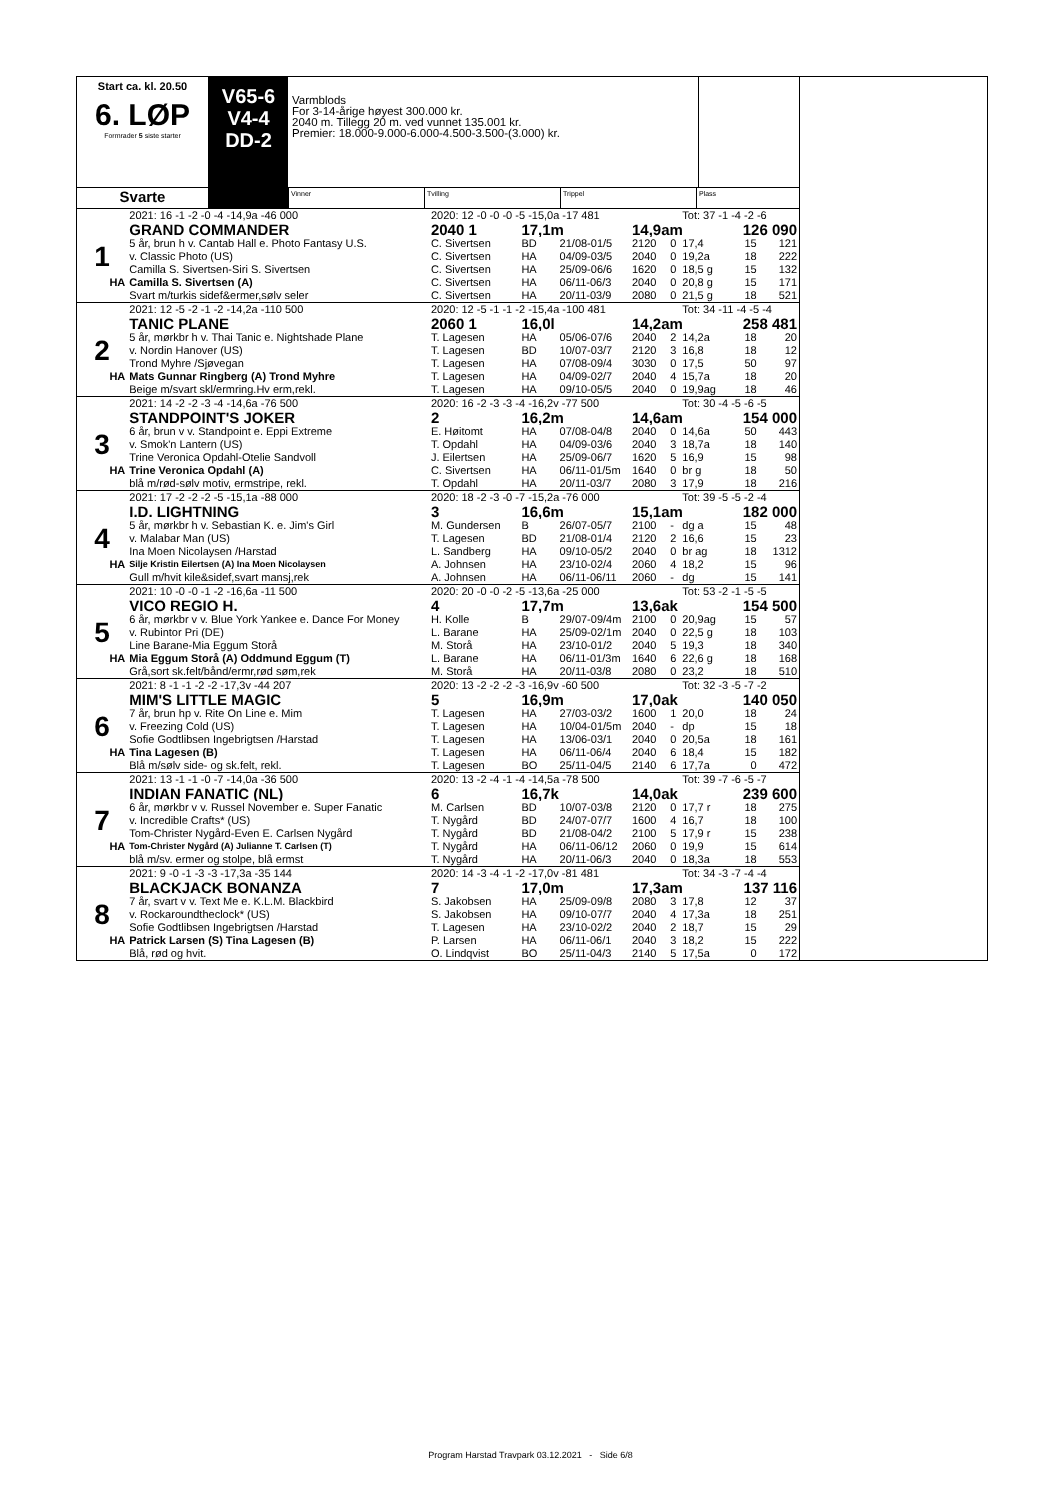Start ca. kl. 20.50
6. LØP
Formrader 5 siste starter
V65-6
V4-4
DD-2
Varmblods
For 3-14-årige høyest 300.000 kr.
2040 m. Tillegg 20 m. ved vunnet 135.001 kr.
Premier: 18.000-9.000-6.000-4.500-3.500-(3.000) kr.
Svarte
Vinner Tvilling Trippel Plass
| | 2021: 16 -1 -2 -0 -4 -14,9a -46 000 | 2020: 12 -0 -0 -0 -5 -15,0a -17 481 | | | | | Tot: 37 -1 -4 -2 -6 | | |
| | GRAND COMMANDER | 2040 1 | 17,1m | | 14,9am | | | 126 090 | |
| 1 | 5 år, brun h v. Cantab Hall e. Photo Fantasy U.S. | C. Sivertsen | BD | 21/08-01/5 | 2120 | 0 | 17,4 | 15 | 121 |
| | v. Classic Photo (US) | C. Sivertsen | HA | 04/09-03/5 | 2040 | 0 | 19,2a | 18 | 222 |
| | Camilla S. Sivertsen-Siri S. Sivertsen | C. Sivertsen | HA | 25/09-06/6 | 1620 | 0 | 18,5 g | 15 | 132 |
| HA | Camilla S. Sivertsen (A) | C. Sivertsen | HA | 06/11-06/3 | 2040 | 0 | 20,8 g | 15 | 171 |
| | Svart m/turkis sidef&ermer,sølv seler | C. Sivertsen | HA | 20/11-03/9 | 2080 | 0 | 21,5 g | 18 | 521 |
| | 2021: 12 -5 -2 -1 -2 -14,2a -110 500 | 2020: 12 -5 -1 -1 -2 -15,4a -100 481 | | | | | Tot: 34 -11 -4 -5 -4 | | |
| | TANIC PLANE | 2060 1 | 16,0l | | 14,2am | | | 258 481 | |
| 2 | 5 år, mørkbr h v. Thai Tanic e. Nightshade Plane | T. Lagesen | HA | 05/06-07/6 | 2040 | 2 | 14,2a | 18 | 20 |
| | v. Nordin Hanover (US) | T. Lagesen | BD | 10/07-03/7 | 2120 | 3 | 16,8 | 18 | 12 |
| | Trond Myhre /Sjøvegan | T. Lagesen | HA | 07/08-09/4 | 3030 | 0 | 17,5 | 50 | 97 |
| HA | Mats Gunnar Ringberg (A) Trond Myhre | T. Lagesen | HA | 04/09-02/7 | 2040 | 4 | 15,7a | 18 | 20 |
| | Beige m/svart skl/ermring.Hv erm,rekl. | T. Lagesen | HA | 09/10-05/5 | 2040 | 0 | 19,9ag | 18 | 46 |
| | 2021: 14 -2 -2 -3 -4 -14,6a -76 500 | 2020: 16 -2 -3 -3 -4 -16,2v -77 500 | | | | | Tot: 30 -4 -5 -6 -5 | | |
| | STANDPOINT'S JOKER | 2 | 16,2m | | 14,6am | | | 154 000 | |
| 3 | 6 år, brun v v. Standpoint e. Eppi Extreme | E. Høitomt | HA | 07/08-04/8 | 2040 | 0 | 14,6a | 50 | 443 |
| | v. Smok'n Lantern (US) | T. Opdahl | HA | 04/09-03/6 | 2040 | 3 | 18,7a | 18 | 140 |
| | Trine Veronica Opdahl-Otelie Sandvoll | J. Eilertsen | HA | 25/09-06/7 | 1620 | 5 | 16,9 | 15 | 98 |
| HA | Trine Veronica Opdahl (A) | C. Sivertsen | HA | 06/11-01/5m | 1640 | 0 | br g | 18 | 50 |
| | blå m/rød-sølv motiv, ermstripe, rekl. | T. Opdahl | HA | 20/11-03/7 | 2080 | 3 | 17,9 | 18 | 216 |
| | 2021: 17 -2 -2 -2 -5 -15,1a -88 000 | 2020: 18 -2 -3 -0 -7 -15,2a -76 000 | | | | | Tot: 39 -5 -5 -2 -4 | | |
| | I.D. LIGHTNING | 3 | 16,6m | | 15,1am | | | 182 000 | |
| 4 | 5 år, mørkbr h v. Sebastian K. e. Jim's Girl | M. Gundersen | B | 26/07-05/7 | 2100 | - | dg a | 15 | 48 |
| | v. Malabar Man (US) | T. Lagesen | BD | 21/08-01/4 | 2120 | 2 | 16,6 | 15 | 23 |
| | Ina Moen Nicolaysen /Harstad | L. Sandberg | HA | 09/10-05/2 | 2040 | 0 | br ag | 18 | 1312 |
| HA | Silje Kristin Eilertsen (A) Ina Moen Nicolaysen | A. Johnsen | HA | 23/10-02/4 | 2060 | 4 | 18,2 | 15 | 96 |
| | Gull m/hvit kile&sidef,svart mansj,rek | A. Johnsen | HA | 06/11-06/11 | 2060 | - | dg | 15 | 141 |
| | 2021: 10 -0 -0 -1 -2 -16,6a -11 500 | 2020: 20 -0 -0 -2 -5 -13,6a -25 000 | | | | | Tot: 53 -2 -1 -5 -5 | | |
| | VICO REGIO H. | 4 | 17,7m | | 13,6ak | | | 154 500 | |
| 5 | 6 år, mørkbr v v. Blue York Yankee e. Dance For Money | H. Kolle | B | 29/07-09/4m | 2100 | 0 | 20,9ag | 15 | 57 |
| | v. Rubintor Pri (DE) | L. Barane | HA | 25/09-02/1m | 2040 | 0 | 22,5 g | 18 | 103 |
| | Line Barane-Mia Eggum Storå | M. Storå | HA | 23/10-01/2 | 2040 | 5 | 19,3 | 18 | 340 |
| HA | Mia Eggum Storå (A) Oddmund Eggum (T) | L. Barane | HA | 06/11-01/3m | 1640 | 6 | 22,6 g | 18 | 168 |
| | Grå,sort sk.felt/bånd/ermr,rød søm,rek | M. Storå | HA | 20/11-03/8 | 2080 | 0 | 23,2 | 18 | 510 |
| | 2021: 8 -1 -1 -2 -2 -17,3v -44 207 | 2020: 13 -2 -2 -2 -3 -16,9v -60 500 | | | | | Tot: 32 -3 -5 -7 -2 | | |
| | MIM'S LITTLE MAGIC | 5 | 16,9m | | 17,0ak | | | 140 050 | |
| 6 | 7 år, brun hp v. Rite On Line e. Mim | T. Lagesen | HA | 27/03-03/2 | 1600 | 1 | 20,0 | 18 | 24 |
| | v. Freezing Cold (US) | T. Lagesen | HA | 10/04-01/5m | 2040 | - | dp | 15 | 18 |
| | Sofie Godtlibsen Ingebrigtsen /Harstad | T. Lagesen | HA | 13/06-03/1 | 2040 | 0 | 20,5a | 18 | 161 |
| HA | Tina Lagesen (B) | T. Lagesen | HA | 06/11-06/4 | 2040 | 6 | 18,4 | 15 | 182 |
| | Blå m/sølv side- og sk.felt, rekl. | T. Lagesen | BO | 25/11-04/5 | 2140 | 6 | 17,7a | 0 | 472 |
| | 2021: 13 -1 -1 -0 -7 -14,0a -36 500 | 2020: 13 -2 -4 -1 -4 -14,5a -78 500 | | | | | Tot: 39 -7 -6 -5 -7 | | |
| | INDIAN FANATIC (NL) | 6 | 16,7k | | 14,0ak | | | 239 600 | |
| 7 | 6 år, mørkbr v v. Russel November e. Super Fanatic | M. Carlsen | BD | 10/07-03/8 | 2120 | 0 | 17,7 r | 18 | 275 |
| | v. Incredible Crafts* (US) | T. Nygård | BD | 24/07-07/7 | 1600 | 4 | 16,7 | 18 | 100 |
| | Tom-Christer Nygård-Even E. Carlsen Nygård | T. Nygård | BD | 21/08-04/2 | 2100 | 5 | 17,9 r | 15 | 238 |
| HA | Tom-Christer Nygård (A) Julianne T. Carlsen (T) | T. Nygård | HA | 06/11-06/12 | 2060 | 0 | 19,9 | 15 | 614 |
| | blå m/sv. ermer og stolpe, blå ermst | T. Nygård | HA | 20/11-06/3 | 2040 | 0 | 18,3a | 18 | 553 |
| | 2021: 9 -0 -1 -3 -3 -17,3a -35 144 | 2020: 14 -3 -4 -1 -2 -17,0v -81 481 | | | | | Tot: 34 -3 -7 -4 -4 | | |
| | BLACKJACK BONANZA | 7 | 17,0m | | 17,3am | | | 137 116 | |
| 8 | 7 år, svart v v. Text Me e. K.L.M. Blackbird | S. Jakobsen | HA | 25/09-09/8 | 2080 | 3 | 17,8 | 12 | 37 |
| | v. Rockaroundtheclock* (US) | S. Jakobsen | HA | 09/10-07/7 | 2040 | 4 | 17,3a | 18 | 251 |
| | Sofie Godtlibsen Ingebrigtsen /Harstad | T. Lagesen | HA | 23/10-02/2 | 2040 | 2 | 18,7 | 15 | 29 |
| HA | Patrick Larsen (S) Tina Lagesen (B) | P. Larsen | HA | 06/11-06/1 | 2040 | 3 | 18,2 | 15 | 222 |
| | Blå, rød og hvit. | O. Lindqvist | BO | 25/11-04/3 | 2140 | 5 | 17,5a | 0 | 172 |
Program Harstad Travpark 03.12.2021 - Side 6/8